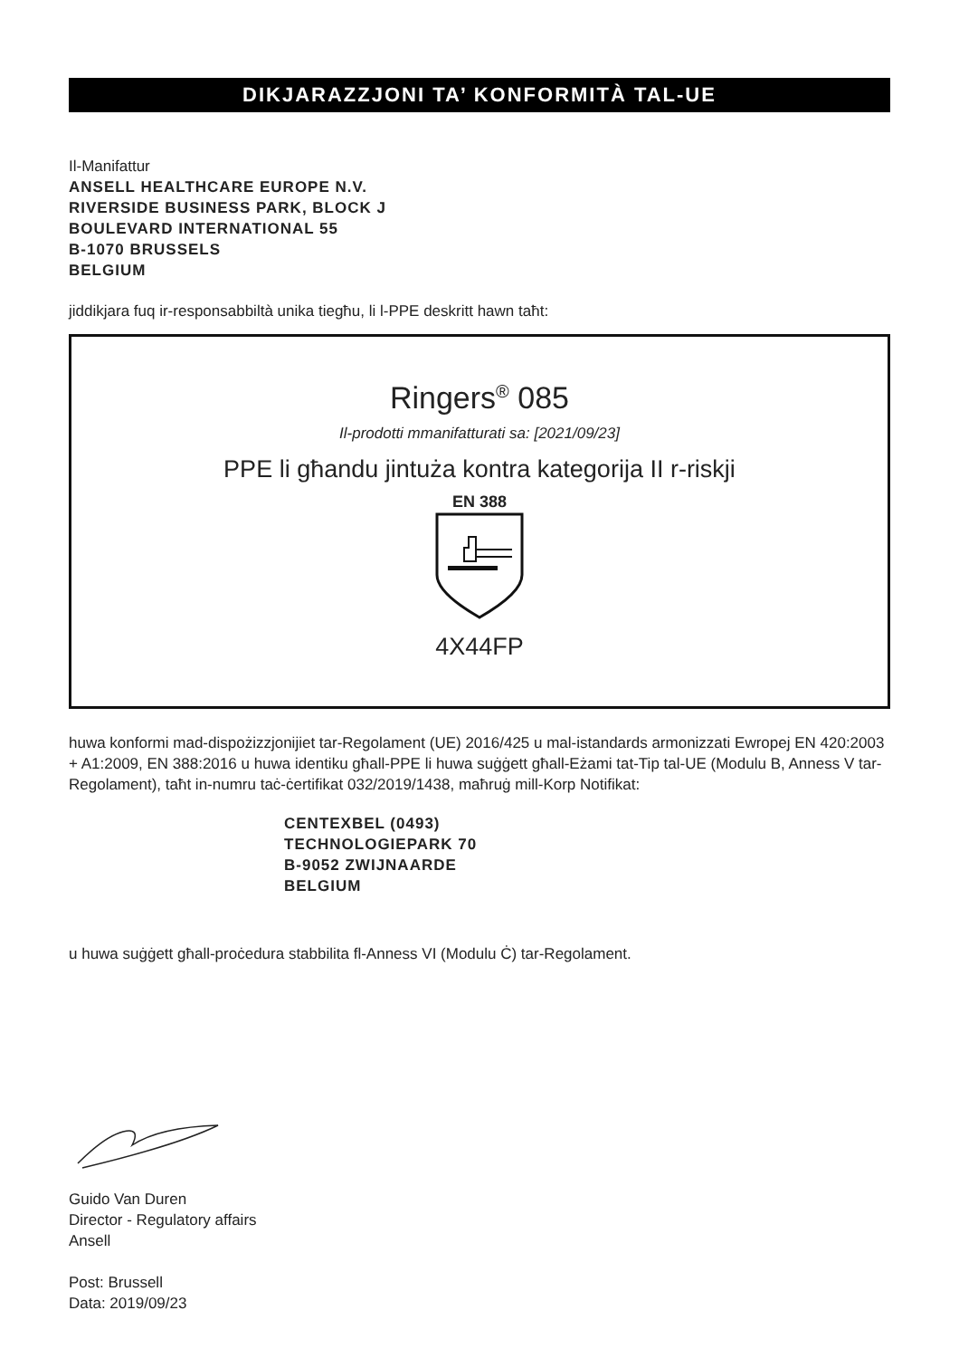DIKJARAZZJONI TA’ KONFORMITÀ TAL-UE
Il-Manifattur
ANSELL HEALTHCARE EUROPE N.V.
RIVERSIDE BUSINESS PARK, BLOCK J
BOULEVARD INTERNATIONAL 55
B-1070 BRUSSELS
BELGIUM
jiddikjara fuq ir-responsabbiltà unika tiegħu, li l-PPE deskritt hawn taħt:
Ringers<sup>®</sup> 085
Il-prodotti mmanifatturati sa: [2021/09/23]
PPE li għandu jintuża kontra kategorija II r-riskji
EN 388
4X44FP
huwa konformi mad-dispożizzjonijiet tar-Regolament (UE) 2016/425 u mal-istandards armonizzati Ewropej EN 420:2003 + A1:2009, EN 388:2016 u huwa identiku għall-PPE li huwa suġġett għall-Eżami tat-Tip tal-UE (Modulu B, Anness V tar-Regolament), taħt in-numru taċ-ċertifikat 032/2019/1438, maħruġ mill-Korp Notifikat:
CENTEXBEL (0493)
TECHNOLOGIEPARK 70
B-9052 ZWIJNAARDE
BELGIUM
u huwa suġġett għall-proċedura stabbilita fl-Anness VI (Modulu Ċ) tar-Regolament.
Guido Van Duren
Director - Regulatory affairs
Ansell
Post: Brussell
Data: 2019/09/23